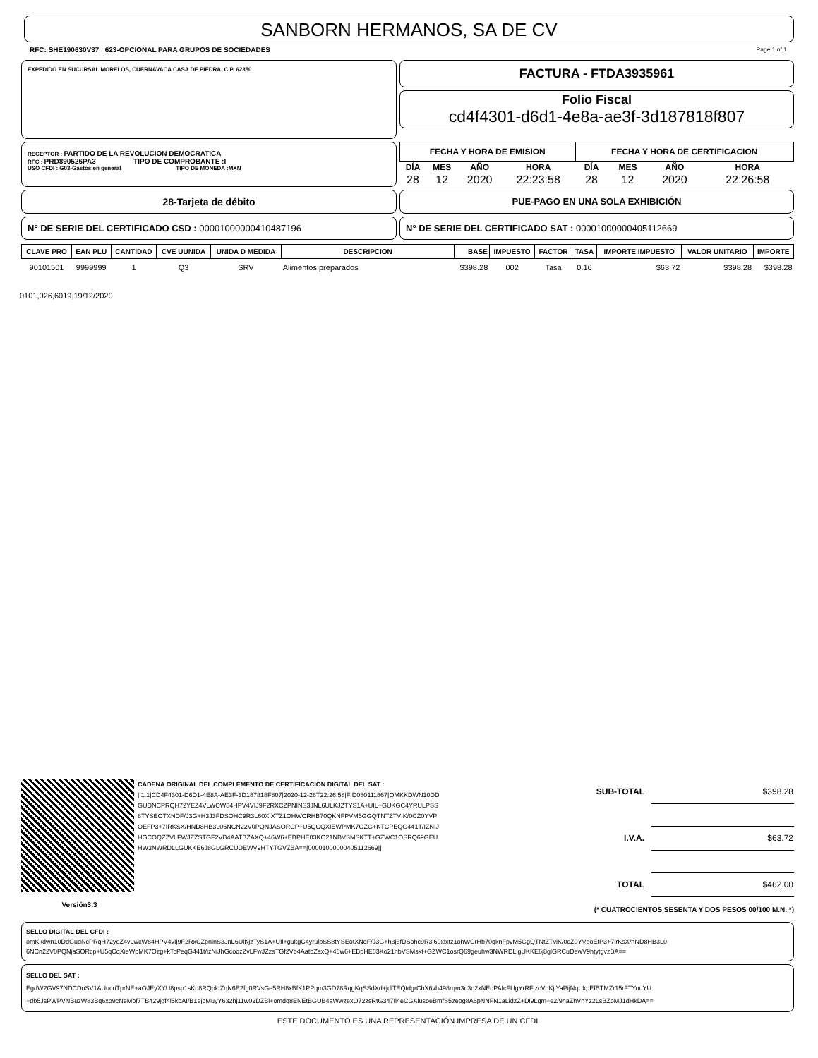SANBORN HERMANOS, SA DE CV
RFC: SHE190630V37 623-OPCIONAL PARA GRUPOS DE SOCIEDADES Page 1 of 1
EXPEDIDO EN SUCURSAL MORELOS, CUERNAVACA CASA DE PIEDRA, C.P. 62350
FACTURA - FTDA3935961
Folio Fiscal
cd4f4301-d6d1-4e8a-ae3f-3d187818f807
RECEPTOR : PARTIDO DE LA REVOLUCION DEMOCRATICA
RFC : PRD890526PA3 TIPO DE COMPROBANTE :I
USO CFDI : G03-Gastos en general TIPO DE MONEDA :MXN
| FECHA Y HORA DE EMISION | | | | FECHA Y HORA DE CERTIFICACION | | | |
| --- | --- | --- | --- | --- | --- | --- | --- |
| DÍA | MES | AÑO | HORA | DÍA | MES | AÑO | HORA |
| 28 | 12 | 2020 | 22:23:58 | 28 | 12 | 2020 | 22:26:58 |
28-Tarjeta de débito PUE-PAGO EN UNA SOLA EXHIBICIÓN
N° DE SERIE DEL CERTIFICADO CSD : 00001000000410487196 N° DE SERIE DEL CERTIFICADO SAT : 00001000000405112669
| CLAVE PRO | EAN PLU | CANTIDAD | CVE UUNIDA | UNIDA D MEDIDA | DESCRIPCION | BASE | IMPUESTO | FACTOR | TASA | IMPORTE IMPUESTO | VALOR UNITARIO | IMPORTE |
| --- | --- | --- | --- | --- | --- | --- | --- | --- | --- | --- | --- | --- |
| 90101501 | 9999999 | 1 | Q3 | SRV | Alimentos preparados | $398.28 | 002 | Tasa | 0.16 | $63.72 | $398.28 | $398.28 |
0101,026,6019,19/12/2020
Versión3.3
CADENA ORIGINAL DEL COMPLEMENTO DE CERTIFICACION DIGITAL DEL SAT :
||1.1|CD4F4301-D6D1-4E8A-AE3F-3D187818F807|2020-12-28T22:26:58|FID080111867|OMKKDWN10DD GUDNCPRQH72YEZ4VLWCW84HPV4VIJ9F2RXCZPNINS3JNL6ULKJZTYS1A+UIL+GUKGC4YRULPSS 8TYSEOTXNDF/J3G+H3J3FDSOHC9R3L60XIXTZ1OHWCRHB70QKNFPVM5GGQTNTZTVIK/0CZ0YVP OEFP3+7IRKSX/HND8HB3L06NCN22V0PQNJASORCP+U5QCQXIEWPMK7OZG+KTCPEQG441T/IZNIJ HGCOQZZVLFWJZZSTGF2VB4AATBZAXQ+46W6+EBPHE03KO21NBVSMSKTT+GZWC1OSRQ69GEU HW3NWRDLLGUKKE6J8GLGRCUDEWV9HTYTGVZBA==|00001000000405112669||
| SUB-TOTAL | $398.28 |
| I.V.A. | $63.72 |
| TOTAL | $462.00 |
(* CUATROCIENTOS SESENTA Y DOS PESOS 00/100 M.N. *)
SELLO DIGITAL DEL CFDI :
omKkdwn10DdGudNcPRqH72yeZ4vLwcW84HPV4vIj9F2RxCZpninS3JnL6UlKjzTyS1A+UIl+gukgC4yrulpSS8tYSEotXNdF/J3G+h3j3fDSohc9R3l60xlxtz1ohWCrHb70qknFpvM5GgQTNtZTviK/0cZ0YVpoEfP3+7irKsX/hND8HB3L0 6NCn22V0PQNjaSORcp+U5qCqXieWpMK7Ozg+kTcPeqG441t/izNiJhGcoqzZvLFwJZzsTGf2Vb4AatbZaxQ+46w6+EBpHE03Ko21nbVSMskt+GZWC1osrQ69geuhw3NWRDLlgUKKE6j8glGRCuDewV9htytgvzBA==
SELLO DEL SAT :
EgdW2GV97NDCDnSV1AUucriTprNE+aOJEyXYU8psp1sKp8RQpktZqN6E2fg0RVsGe5RH8xBfK1PPqm3GD78RqgKqSSdXd+jdlTEQtdgrChX6vh498rqm3c3o2xNEoPAIcFUgYrRFizcVqKjlYaPijNqUkpEfBTMZr15rFTYouYU +db5JsPWPVNBuzW83Bq6xo9cNeMbf7TB429jgf4l5kbAI/B1ejqMuyY632hj11w02DZBl+omdq8ENEtBGUB4aWwzexO72zsRtG347Il4eCGAlusoeBmfS5zepg8A6pNNFN1aLidzZ+Dl9Lqm+e2/9naZhVnYz2LsBZoMJ1dHkDA==
ESTE DOCUMENTO ES UNA REPRESENTACIÓN IMPRESA DE UN CFDI